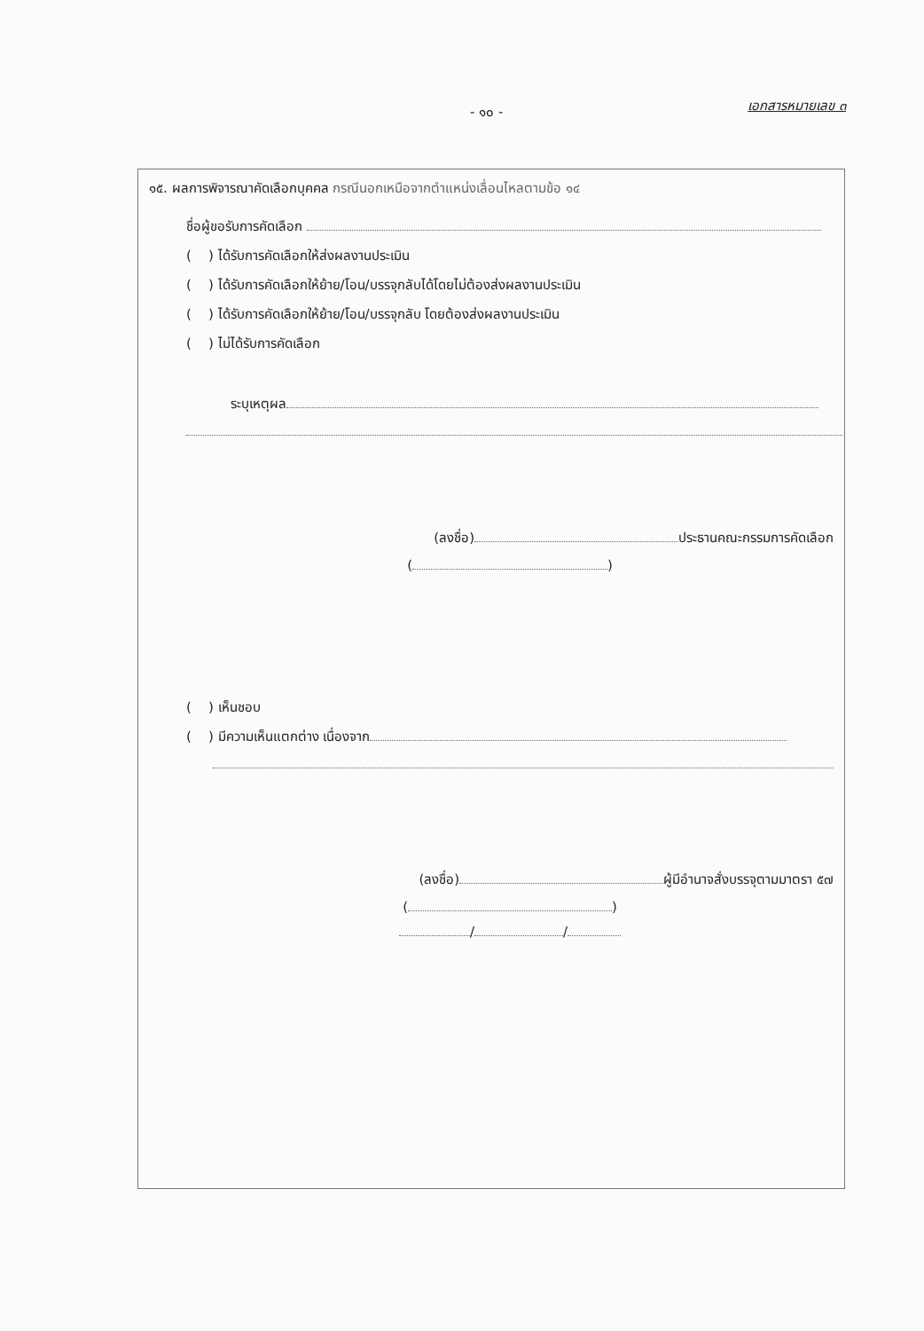- ๑๐ - เอกสารหมายเลข ๓
๑๕. ผลการพิจารณาคัดเลือกบุคคล กรณีนอกเหนือจากตำแหน่งเลื่อนไหลตามข้อ ๑๔
ชื่อผู้ขอรับการคัดเลือก
( ) ได้รับการคัดเลือกให้ส่งผลงานประเมิน
( ) ได้รับการคัดเลือกให้ย้าย/โอน/บรรจุกลับได้โดยไม่ต้องส่งผลงานประเมิน
( ) ได้รับการคัดเลือกให้ย้าย/โอน/บรรจุกลับ โดยต้องส่งผลงานประเมิน
( ) ไม่ได้รับการคัดเลือก
ระบุเหตุผล
(ลงชื่อ) ประธานคณะกรรมการคัดเลือก
( )
( ) เห็นชอบ
( ) มีความเห็นแตกต่าง เนื่องจาก
(ลงชื่อ) ผู้มีอำนาจสั่งบรรจุตามมาตรา ๕๗
( )
/ /